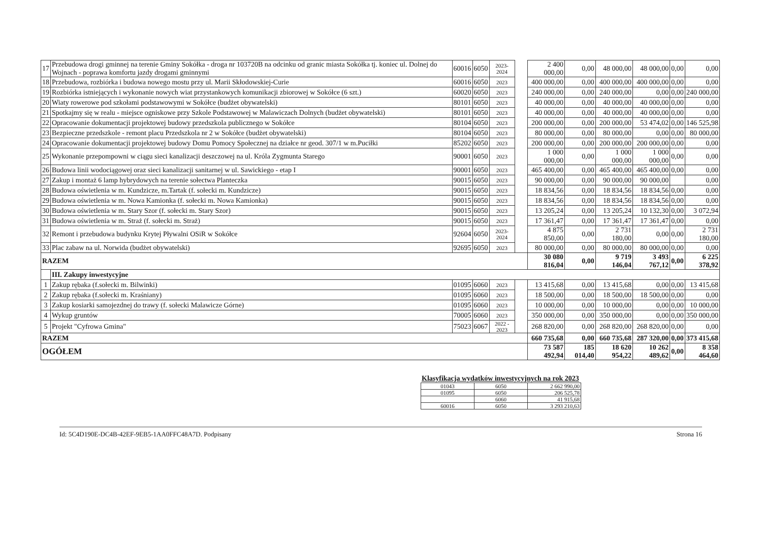| 17 | Przebudowa drogi gminnej na terenie Gminy Sokółka - droga nr 103720B na odcinku od granic miasta Sokółka tj. koniec ul. Dolnej do Wojnach - poprawa komfortu jazdy drogami gminnymi | 60016 | 6050 | 2023-2024 | | 2 400 000,00 | 0,00 | 48 000,00 | 48 000,00 | 0,00 | 0,00 |
| 18 | Przebudowa, rozbiórka i budowa nowego mostu przy ul. Marii Skłodowskiej-Curie | 60016 | 6050 | 2023 | | 400 000,00 | 0,00 | 400 000,00 | 400 000,00 | 0,00 | 0,00 |
| 19 | Rozbiórka istniejących i wykonanie nowych wiat przystankowych komunikacji zbiorowej w Sokółce (6 szt.) | 60020 | 6050 | 2023 | | 240 000,00 | 0,00 | 240 000,00 | 0,00 | 0,00 | 240 000,00 |
| 20 | Wiaty rowerowe pod szkołami podstawowymi w Sokółce (budżet obywatelski) | 80101 | 6050 | 2023 | | 40 000,00 | 0,00 | 40 000,00 | 40 000,00 | 0,00 | 0,00 |
| 21 | Spotkajmy się w realu - miejsce ogniskowe przy Szkole Podstawowej w Malawiczach Dolnych (budżet obywatelski) | 80101 | 6050 | 2023 | | 40 000,00 | 0,00 | 40 000,00 | 40 000,00 | 0,00 | 0,00 |
| 22 | Opracowanie dokumentacji projektowej budowy przedszkola publicznego w Sokółce | 80104 | 6050 | 2023 | | 200 000,00 | 0,00 | 200 000,00 | 53 474,02 | 0,00 | 146 525,98 |
| 23 | Bezpieczne przedszkole - remont placu Przedszkola nr 2 w Sokółce (budżet obywatelski) | 80104 | 6050 | 2023 | | 80 000,00 | 0,00 | 80 000,00 | 0,00 | 0,00 | 80 000,00 |
| 24 | Opracowanie dokumentacji projektowej budowy Domu Pomocy Społecznej na działce nr geod. 307/1 w m.Puciłki | 85202 | 6050 | 2023 | | 200 000,00 | 0,00 | 200 000,00 | 200 000,00 | 0,00 | 0,00 |
| 25 | Wykonanie przepompowni w ciągu sieci kanalizacji deszczowej na ul. Króla Zygmunta Starego | 90001 | 6050 | 2023 | | 1 000 000,00 | 0,00 | 1 000 000,00 | 1 000 000,00 | 0,00 | 0,00 |
| 26 | Budowa linii wodociągowej oraz sieci kanalizacji sanitarnej w ul. Sawickiego - etap I | 90001 | 6050 | 2023 | | 465 400,00 | 0,00 | 465 400,00 | 465 400,00 | 0,00 | 0,00 |
| 27 | Zakup i montaż 6 lamp hybrydowych na terenie sołectwa Planteczka | 90015 | 6050 | 2023 | | 90 000,00 | 0,00 | 90 000,00 | 90 000,00 | | 0,00 |
| 28 | Budowa oświetlenia w m. Kundzicze, m.Tartak (f. sołecki m. Kundzicze) | 90015 | 6050 | 2023 | | 18 834,56 | 0,00 | 18 834,56 | 18 834,56 | 0,00 | 0,00 |
| 29 | Budowa oświetlenia w m. Nowa Kamionka (f. sołecki m. Nowa Kamionka) | 90015 | 6050 | 2023 | | 18 834,56 | 0,00 | 18 834,56 | 18 834,56 | 0,00 | 0,00 |
| 30 | Budowa oświetlenia w m. Stary Szor (f. sołecki m. Stary Szor) | 90015 | 6050 | 2023 | | 13 205,24 | 0,00 | 13 205,24 | 10 132,30 | 0,00 | 3 072,94 |
| 31 | Budowa oświetlenia w m. Straż (f. sołecki m. Straż) | 90015 | 6050 | 2023 | | 17 361,47 | 0,00 | 17 361,47 | 17 361,47 | 0,00 | 0,00 |
| 32 | Remont i przebudowa budynku Krytej Pływalni OSiR w Sokółce | 92604 | 6050 | 2023-2024 | | 4 875 850,00 | 0,00 | 2 731 180,00 | 0,00 | 0,00 | 2 731 180,00 |
| 33 | Plac zabaw na ul. Norwida (budżet obywatelski) | 92695 | 6050 | 2023 | | 80 000,00 | 0,00 | 80 000,00 | 80 000,00 | 0,00 | 0,00 |
| RAZEM | | | | | | 30 080 816,04 | 0,00 | 9 719 146,04 | 3 493 767,12 | 0,00 | 6 225 378,92 |
| | III. Zakupy inwestycyjne | | | | | | | | | | |
| 1 | Zakup rębaka (f.sołecki m. Bilwinki) | 01095 | 6060 | 2023 | | 13 415,68 | 0,00 | 13 415,68 | 0,00 | 0,00 | 13 415,68 |
| 2 | Zakup rębaka (f.sołecki m. Kraśniany) | 01095 | 6060 | 2023 | | 18 500,00 | 0,00 | 18 500,00 | 18 500,00 | 0,00 | 0,00 |
| 3 | Zakup kosiarki samojezdnej do trawy (f. sołecki Malawicze Górne) | 01095 | 6060 | 2023 | | 10 000,00 | 0,00 | 10 000,00 | 0,00 | 0,00 | 10 000,00 |
| 4 | Wykup gruntów | 70005 | 6060 | 2023 | | 350 000,00 | 0,00 | 350 000,00 | 0,00 | 0,00 | 350 000,00 |
| 5 | Projekt "Cyfrowa Gmina" | 75023 | 6067 | 2022 - 2023 | | 268 820,00 | 0,00 | 268 820,00 | 268 820,00 | 0,00 | 0,00 |
| RAZEM | | | | | | 660 735,68 | 0,00 | 660 735,68 | 287 320,00 | 0,00 | 373 415,68 |
| OGÓŁEM | | | | | | 73 587 492,94 | 185 014,40 | 18 620 954,22 | 10 262 489,62 | 0,00 | 8 358 464,60 |
Klasyfikacja wydatków inwestycyjnych na rok 2023
| 01043 | 6050 | 2 662 990,00 |
| 01095 | 6050 | 206 525,78 |
| | 6060 | 41 915,68 |
| 60016 | 6050 | 3 293 210,63 |
Id: 5C4D190E-DC4B-42EF-9EB5-1AA0FFC48A7D. Podpisany Strona 16